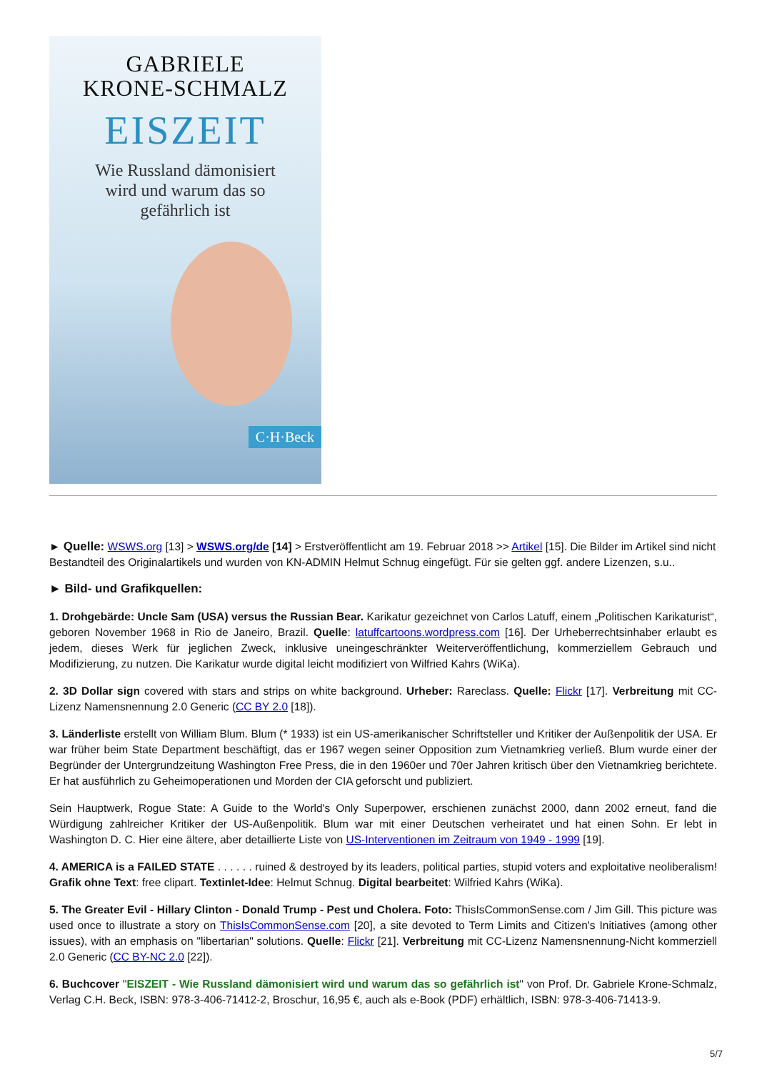GABRIELE
KRONE-SCHMALZ
EISZEIT
Wie Russland dämonisiert
wird und warum das so
gefährlich ist
C·H·Beck
► Quelle: WSWS.org [13] > WSWS.org/de [14] > Erstveröffentlicht am 19. Februar 2018 >> Artikel [15]. Die Bilder im Artikel sind nicht Bestandteil des Originalartikels und wurden von KN-ADMIN Helmut Schnug eingefügt. Für sie gelten ggf. andere Lizenzen, s.u..
► Bild- und Grafikquellen:
1. Drohgebärde: Uncle Sam (USA) versus the Russian Bear. Karikatur gezeichnet von Carlos Latuff, einem „Politischen Karikaturist“, geboren November 1968 in Rio de Janeiro, Brazil. Quelle: latuffcartoons.wordpress.com [16]. Der Urheberrechtsinhaber erlaubt es jedem, dieses Werk für jeglichen Zweck, inklusive uneingeschränkter Weiterveröffentlichung, kommerziellem Gebrauch und Modifizierung, zu nutzen. Die Karikatur wurde digital leicht modifiziert von Wilfried Kahrs (WiKa).
2. 3D Dollar sign covered with stars and strips on white background. Urheber: Rareclass. Quelle: Flickr [17]. Verbreitung mit CC-Lizenz Namensnennung 2.0 Generic (CC BY 2.0 [18]).
3. Länderliste erstellt von William Blum. Blum (* 1933) ist ein US-amerikanischer Schriftsteller und Kritiker der Außenpolitik der USA. Er war früher beim State Department beschäftigt, das er 1967 wegen seiner Opposition zum Vietnamkrieg verließ. Blum wurde einer der Begründer der Untergrundzeitung Washington Free Press, die in den 1960er und 70er Jahren kritisch über den Vietnamkrieg berichtete. Er hat ausführlich zu Geheimoperationen und Morden der CIA geforscht und publiziert.
Sein Hauptwerk, Rogue State: A Guide to the World's Only Superpower, erschienen zunächst 2000, dann 2002 erneut, fand die Würdigung zahlreicher Kritiker der US-Außenpolitik. Blum war mit einer Deutschen verheiratet und hat einen Sohn. Er lebt in Washington D. C. Hier eine ältere, aber detaillierte Liste von US-Interventionen im Zeitraum von 1949 - 1999 [19].
4. AMERICA is a FAILED STATE . . . . . . ruined & destroyed by its leaders, political parties, stupid voters and exploitative neoliberalism! Grafik ohne Text: free clipart. Textinlet-Idee: Helmut Schnug. Digital bearbeitet: Wilfried Kahrs (WiKa).
5. The Greater Evil - Hillary Clinton - Donald Trump - Pest und Cholera. Foto: ThisIsCommonSense.com / Jim Gill. This picture was used once to illustrate a story on ThisIsCommonSense.com [20], a site devoted to Term Limits and Citizen's Initiatives (among other issues), with an emphasis on "libertarian" solutions. Quelle: Flickr [21]. Verbreitung mit CC-Lizenz Namensnennung-Nicht kommerziell 2.0 Generic (CC BY-NC 2.0 [22]).
6. Buchcover "EISZEIT - Wie Russland dämonisiert wird und warum das so gefährlich ist" von Prof. Dr. Gabriele Krone-Schmalz, Verlag C.H. Beck, ISBN: 978-3-406-71412-2, Broschur, 16,95 €, auch als e-Book (PDF) erhältlich, ISBN: 978-3-406-71413-9.
5/7